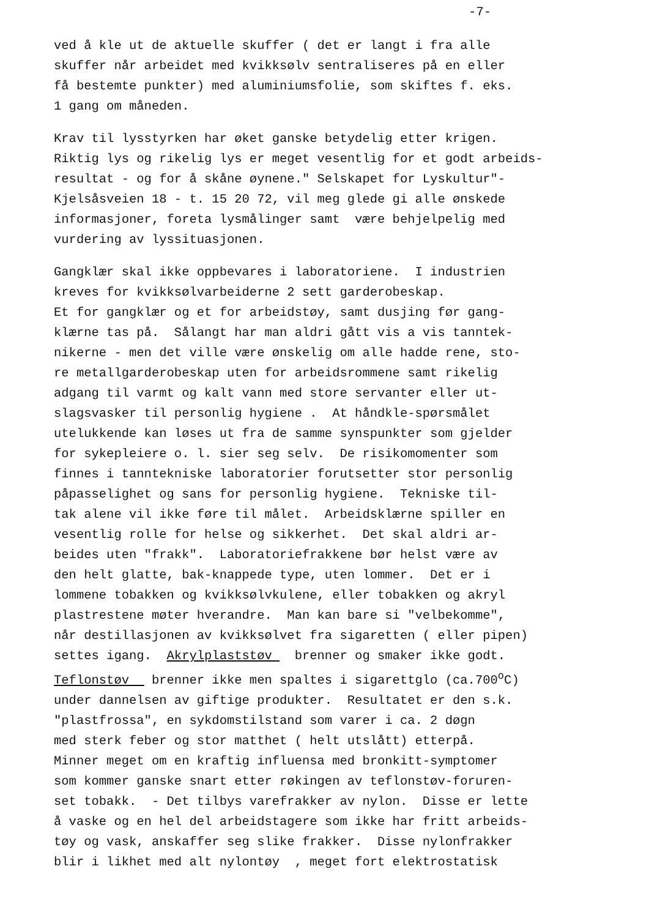-7-
ved å kle ut de aktuelle skuffer ( det er langt i fra alle skuffer når arbeidet med kvikksølv sentraliseres på en eller få bestemte punkter) med aluminiumsfolie, som skiftes f. eks. 1 gang om måneden.
Krav til lysstyrken har øket ganske betydelig etter krigen. Riktig lys og rikelig lys er meget vesentlig for et godt arbeids- resultat - og for å skåne øynene." Selskapet for Lyskultur"- Kjelsåsveien 18 - t. 15 20 72, vil meg glede gi alle ønskede informasjoner, foreta lysmålinger samt være behjelpelig med vurdering av lyssituasjonen.
Gangklær skal ikke oppbevares i laboratoriene. I industrien kreves for kvikksølvarbeiderne 2 sett garderobeskap. Et for gangklær og et for arbeidstøy, samt dusjing før gang- klærne tas på. Sålangt har man aldri gått vis a vis tanntek- nikerne - men det ville være ønskelig om alle hadde rene, sto- re metallgarderobeskap uten for arbeidsrommene samt rikelig adgang til varmt og kalt vann med store servanter eller ut- slagsvasker til personlig hygiene . At håndkle-spørsmålet utelukkende kan løses ut fra de samme synspunkter som gjelder for sykepleiere o. l. sier seg selv. De risikomomenter som finnes i tanntekniske laboratorier forutsetter stor personlig påpasselighet og sans for personlig hygiene. Tekniske til- tak alene vil ikke føre til målet. Arbeidsklærne spiller en vesentlig rolle for helse og sikkerhet. Det skal aldri ar- beides uten "frakk". Laboratoriefrakkene bør helst være av den helt glatte, bak-knappede type, uten lommer. Det er i lommene tobakken og kvikksølvkulene, eller tobakken og akryl plastrestene møter hverandre. Man kan bare si "velbekomme", når destillasjonen av kvikksølvet fra sigaretten ( eller pipen) settes igang. Akrylplaststøv brenner og smaker ikke godt. Teflonstøv brenner ikke men spaltes i sigarettglo (ca.700<sup>o</sup>C) under dannelsen av giftige produkter. Resultatet er den s.k. "plastfrossa", en sykdomstilstand som varer i ca. 2 døgn med sterk feber og stor matthet ( helt utslått) etterpå. Minner meget om en kraftig influensa med bronkitt-symptomer som kommer ganske snart etter røkingen av teflonstøv-foruren- set tobakk. - Det tilbys varefrakker av nylon. Disse er lette å vaske og en hel del arbeidstagere som ikke har fritt arbeids- tøy og vask, anskaffer seg slike frakker. Disse nylonfrakker blir i likhet med alt nylontøy , meget fort elektrostatisk